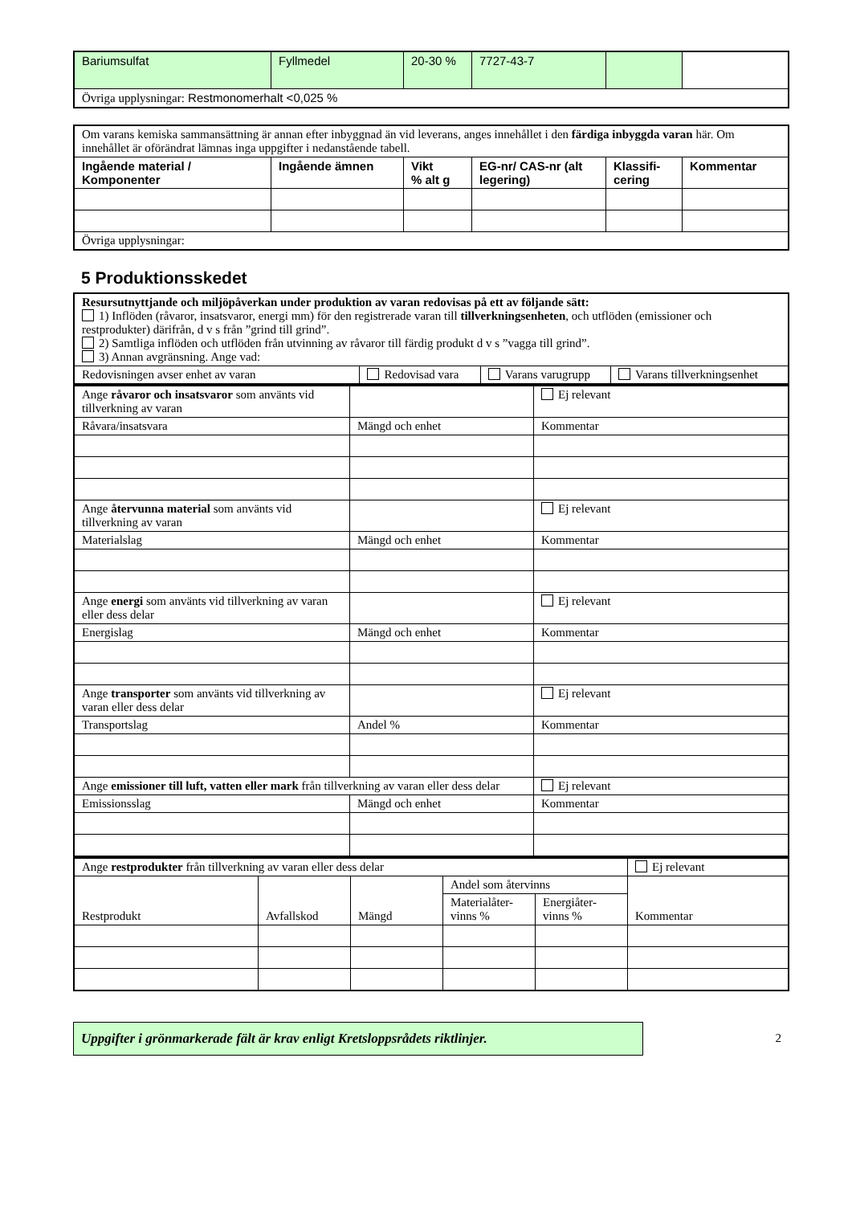| Bariumsulfat | Fyllmedel | 20-30 % | 7727-43-7 | | |
| Övriga upplysningar: Restmonomerhalt <0,025 % | | | | | |
| Om varans kemiska sammansättning är annan efter inbyggnad än vid leverans, anges innehållet i den färdiga inbyggda varan här. Om innehållet är oförändrat lämnas inga uppgifter i nedanstående tabell. | | | | | |
| Ingående material / Komponenter | Ingående ämnen | Vikt % alt g | EG-nr/ CAS-nr (alt legering) | Klassifi- cering | Kommentar |
| Övriga upplysningar: | | | | | |
5 Produktionsskedet
| Resursutnyttjande och miljöpåverkan under produktion av varan redovisas på ett av följande sätt: 1) Inflöden (råvaror, insatsvaror, energi mm) för den registrerade varan till tillverkningsenheten , och utflöden (emissioner och restprodukter) därifrån, d v s från ”grind till grind”. 2) Samtliga inflöden och utflöden från utvinning av råvaror till färdig produkt d v s ”vagga till grind”. 3) Annan avgränsning. Ange vad: | | | |
| Redovisningen avser enhet av varan | Redovisad vara | Varans varugrupp | Varans tillverkningsenhet |
| Ange råvaror och insatsvaror som använts vid tillverkning av varan | | Ej relevant |
| Råvara/insatsvara | Mängd och enhet | Kommentar |
| Ange återvunna material som använts vid tillverkning av varan | | Ej relevant |
| Materialslag | Mängd och enhet | Kommentar |
| Ange energi som använts vid tillverkning av varan eller dess delar | | Ej relevant |
| Energislag | Mängd och enhet | Kommentar |
| Ange transporter som använts vid tillverkning av varan eller dess delar | | Ej relevant |
| Transportslag | Andel % | Kommentar |
| Ange emissioner till luft, vatten eller mark från tillverkning av varan eller dess delar | | Ej relevant |
| Emissionsslag | Mängd och enhet | Kommentar |
| Ange restprodukter från tillverkning av varan eller dess delar | | | | | Ej relevant |
| Restprodukt | Avfallskod | Mängd | Andel som återvinns | | Kommentar |
| | | | Materialåter-vinns % | Energiåter-vinns % | |
Uppgifter i grönmarkerade fält är krav enligt Kretsloppsrådets riktlinjer. 2